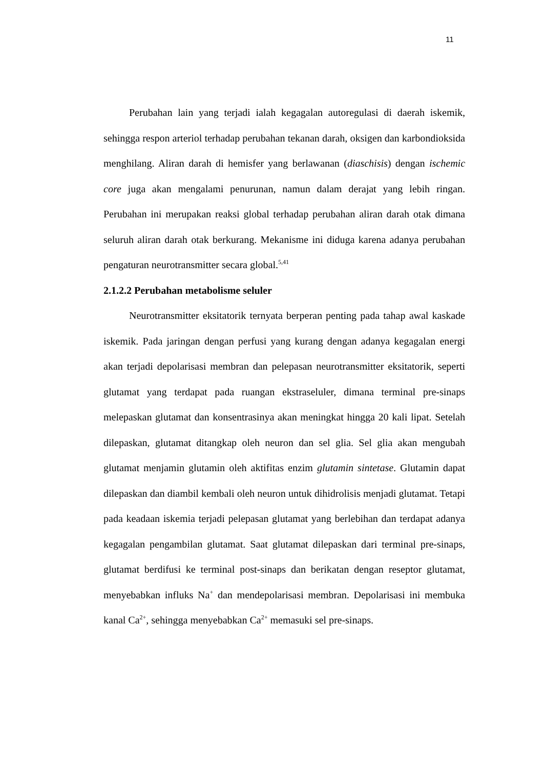11
Perubahan lain yang terjadi ialah kegagalan autoregulasi di daerah iskemik, sehingga respon arteriol terhadap perubahan tekanan darah, oksigen dan karbondioksida menghilang. Aliran darah di hemisfer yang berlawanan (diaschisis) dengan ischemic core juga akan mengalami penurunan, namun dalam derajat yang lebih ringan. Perubahan ini merupakan reaksi global terhadap perubahan aliran darah otak dimana seluruh aliran darah otak berkurang. Mekanisme ini diduga karena adanya perubahan pengaturan neurotransmitter secara global.<sup>5,41</sup>
2.1.2.2 Perubahan metabolisme seluler
Neurotransmitter eksitatorik ternyata berperan penting pada tahap awal kaskade iskemik. Pada jaringan dengan perfusi yang kurang dengan adanya kegagalan energi akan terjadi depolarisasi membran dan pelepasan neurotransmitter eksitatorik, seperti glutamat yang terdapat pada ruangan ekstraseluler, dimana terminal pre-sinaps melepaskan glutamat dan konsentrasinya akan meningkat hingga 20 kali lipat. Setelah dilepaskan, glutamat ditangkap oleh neuron dan sel glia. Sel glia akan mengubah glutamat menjamin glutamin oleh aktifitas enzim glutamin sintetase. Glutamin dapat dilepaskan dan diambil kembali oleh neuron untuk dihidrolisis menjadi glutamat. Tetapi pada keadaan iskemia terjadi pelepasan glutamat yang berlebihan dan terdapat adanya kegagalan pengambilan glutamat. Saat glutamat dilepaskan dari terminal pre-sinaps, glutamat berdifusi ke terminal post-sinaps dan berikatan dengan reseptor glutamat, menyebabkan influks Na<sup>+</sup> dan mendepolarisasi membran. Depolarisasi ini membuka kanal Ca<sup>2+</sup>, sehingga menyebabkan Ca<sup>2+</sup> memasuki sel pre-sinaps.